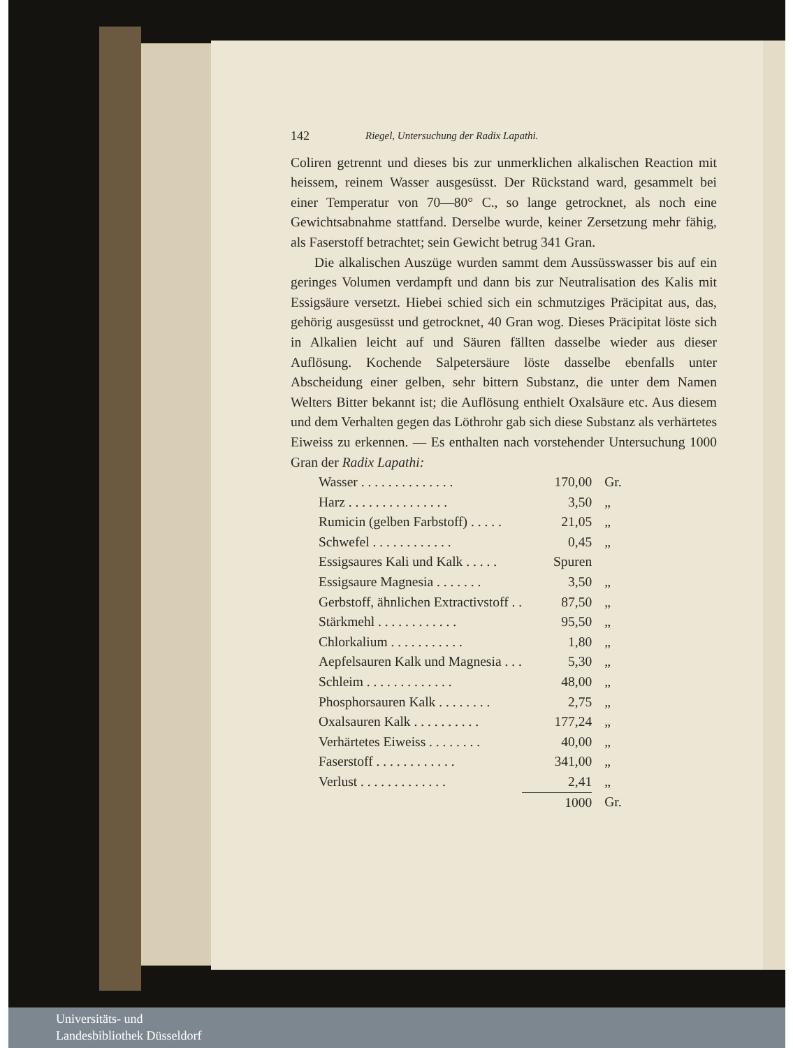142 Riegel, Untersuchung der Radix Lapathi.
Coliren getrennt und dieses bis zur unmerklichen alkalischen Reaction mit heissem, reinem Wasser ausgesüsst. Der Rückstand ward, gesammelt bei einer Temperatur von 70—80° C., so lange getrocknet, als noch eine Gewichtsabnahme stattfand. Derselbe wurde, keiner Zersetzung mehr fähig, als Faserstoff betrachtet; sein Gewicht betrug 341 Gran.
Die alkalischen Auszüge wurden sammt dem Aussüsswasser bis auf ein geringes Volumen verdampft und dann bis zur Neutralisation des Kalis mit Essigsäure versetzt. Hiebei schied sich ein schmutziges Präcipitat aus, das, gehörig ausgesüsst und getrocknet, 40 Gran wog. Dieses Präcipitat löste sich in Alkalien leicht auf und Säuren fällten dasselbe wieder aus dieser Auflösung. Kochende Salpetersäure löste dasselbe ebenfalls unter Abscheidung einer gelben, sehr bittern Substanz, die unter dem Namen Welters Bitter bekannt ist; die Auflösung enthielt Oxalsäure etc. Aus diesem und dem Verhalten gegen das Löthrohr gab sich diese Substanz als verhärtetes Eiweiss zu erkennen. — Es enthalten nach vorstehender Untersuchung 1000 Gran der Radix Lapathi:
| Wasser . . . . . . . . . . . . . . | 170,00 | Gr. |
| Harz . . . . . . . . . . . . . . . | 3,50 | „ |
| Rumicin (gelben Farbstoff) . . . . . | 21,05 | „ |
| Schwefel . . . . . . . . . . . . | 0,45 | „ |
| Essigsaures Kali und Kalk . . . . . | Spuren | |
| Essigsaure Magnesia . . . . . . . | 3,50 | „ |
| Gerbstoff, ähnlichen Extractivstoff . . | 87,50 | „ |
| Stärkmehl . . . . . . . . . . . . | 95,50 | „ |
| Chlorkalium . . . . . . . . . . . | 1,80 | „ |
| Aepfelsauren Kalk und Magnesia . . . | 5,30 | „ |
| Schleim . . . . . . . . . . . . . | 48,00 | „ |
| Phosphorsauren Kalk . . . . . . . . | 2,75 | „ |
| Oxalsauren Kalk . . . . . . . . . . | 177,24 | „ |
| Verhärtetes Eiweiss . . . . . . . . | 40,00 | „ |
| Faserstoff . . . . . . . . . . . . | 341,00 | „ |
| Verlust . . . . . . . . . . . . . | 2,41 | „ |
| | 1000 | Gr. |
Universitäts- und
Landesbibliothek Düsseldorf